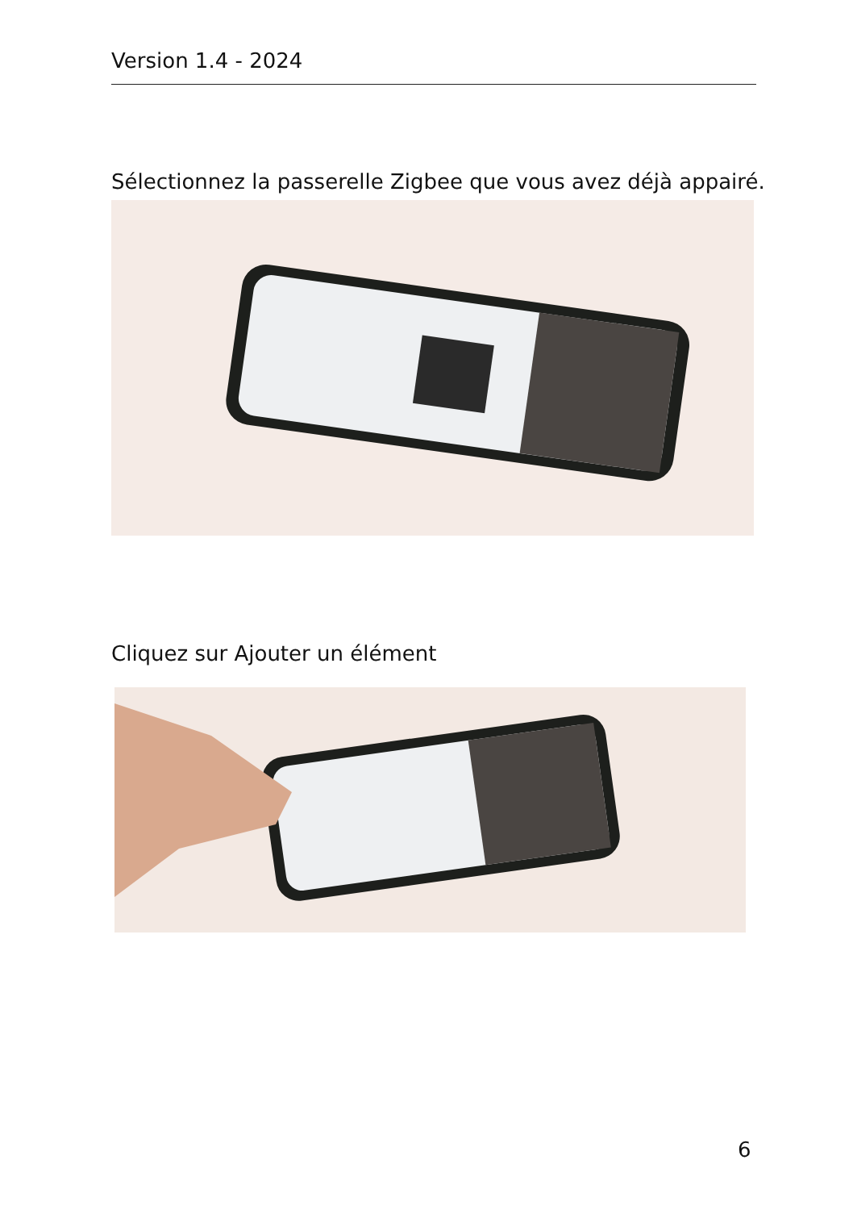Version 1.4 - 2024
Sélectionnez la passerelle Zigbee que vous avez déjà appairé.
Cliquez sur Ajouter un élément
6